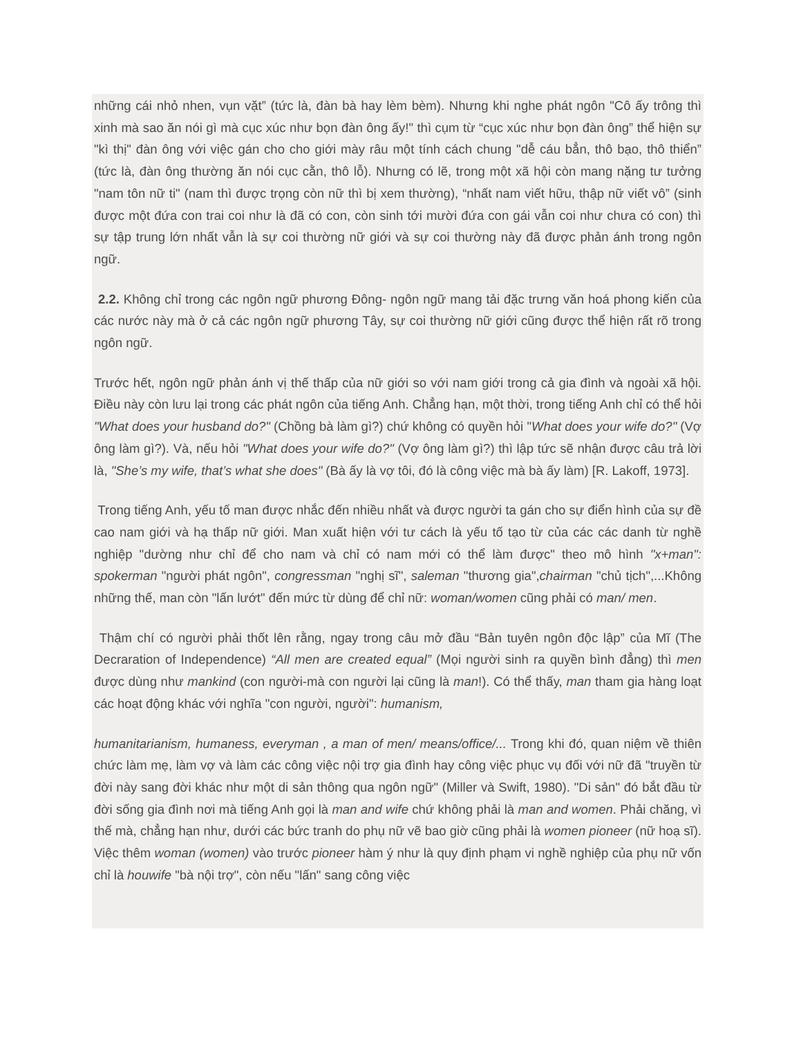những cái nhỏ nhen, vụn vặt” (tức là, đàn bà hay lèm bèm). Nhưng khi nghe phát ngôn "Cô ấy trông thì xinh mà sao ăn nói gì mà cục xúc như bọn đàn ông ấy!" thì cụm từ “cục xúc như bọn đàn ông” thể hiện sự "kì thị" đàn ông với việc gán cho cho giới mày râu một tính cách chung "dễ cáu bẳn, thô bạo, thô thiển” (tức là, đàn ông thường ăn nói cục cằn, thô lỗ). Nhưng có lẽ, trong một xã hội còn mang nặng tư tưởng "nam tôn nữ ti" (nam thì được trọng còn nữ thì bị xem thường), “nhất nam viết hữu, thập nữ viết vô” (sinh được một đứa con trai coi như là đã có con, còn sinh tới mười đứa con gái vẫn coi như chưa có con) thì sự tập trung lớn nhất vẫn là sự coi thường nữ giới và sự coi thường này đã được phản ánh trong ngôn ngữ.
2.2. Không chỉ trong các ngôn ngữ phương Đông- ngôn ngữ mang tải đặc trưng văn hoá phong kiến của các nước này mà ở cả các ngôn ngữ phương Tây, sự coi thường nữ giới cũng được thể hiện rất rõ trong ngôn ngữ.
Trước hết, ngôn ngữ phản ánh vị thế thấp của nữ giới so với nam giới trong cả gia đình và ngoài xã hội. Điều này còn lưu lại trong các phát ngôn của tiếng Anh. Chẳng hạn, một thời, trong tiếng Anh chỉ có thể hỏi "What does your husband do?" (Chồng bà làm gì?) chứ không có quyền hỏi "What does your wife do?" (Vợ ông làm gì?). Và, nếu hỏi "What does your wife do?" (Vợ ông làm gì?) thì lập tức sẽ nhận được câu trả lời là, "She’s my wife, that’s what she does" (Bà ấy là vợ tôi, đó là công việc mà bà ấy làm) [R. Lakoff, 1973].
Trong tiếng Anh, yếu tố man được nhắc đến nhiều nhất và được người ta gán cho sự điển hình của sự đề cao nam giới và hạ thấp nữ giới. Man xuất hiện với tư cách là yếu tố tạo từ của các các danh từ nghề nghiệp "dường như chỉ để cho nam và chỉ có nam mới có thể làm được" theo mô hình "x+man": spokerman "người phát ngôn", congressman "nghị sĩ", saleman "thương gia",chairman "chủ tịch",...Không những thế, man còn "lấn lướt" đến mức từ dùng để chỉ nữ: woman/women cũng phải có man/ men.
Thậm chí có người phải thốt lên rằng, ngay trong câu mở đầu “Bản tuyên ngôn độc lập” của Mĩ (The Decraration of Independence) “All men are created equal” (Mọi người sinh ra quyền bình đẳng) thì men được dùng như mankind (con người-mà con người lại cũng là man!). Có thể thấy, man tham gia hàng loạt các hoạt động khác với nghĩa "con người, người": humanism,
humanitarianism, humaness, everyman , a man of men/ means/office/... Trong khi đó, quan niệm về thiên chức làm mẹ, làm vợ và làm các công việc nội trợ gia đình hay công việc phục vụ đối với nữ đã "truyền từ đời này sang đời khác như một di sản thông qua ngôn ngữ" (Miller và Swift, 1980). "Di sản" đó bắt đầu từ đời sống gia đình nơi mà tiếng Anh gọi là man and wife chứ không phải là man and women. Phải chăng, vì thế mà, chẳng hạn như, dưới các bức tranh do phụ nữ vẽ bao giờ cũng phải là women pioneer (nữ hoạ sĩ). Việc thêm woman (women) vào trước pioneer hàm ý như là quy định phạm vi nghề nghiệp của phụ nữ vốn chỉ là houwife "bà nội trợ", còn nếu "lấn" sang công việc